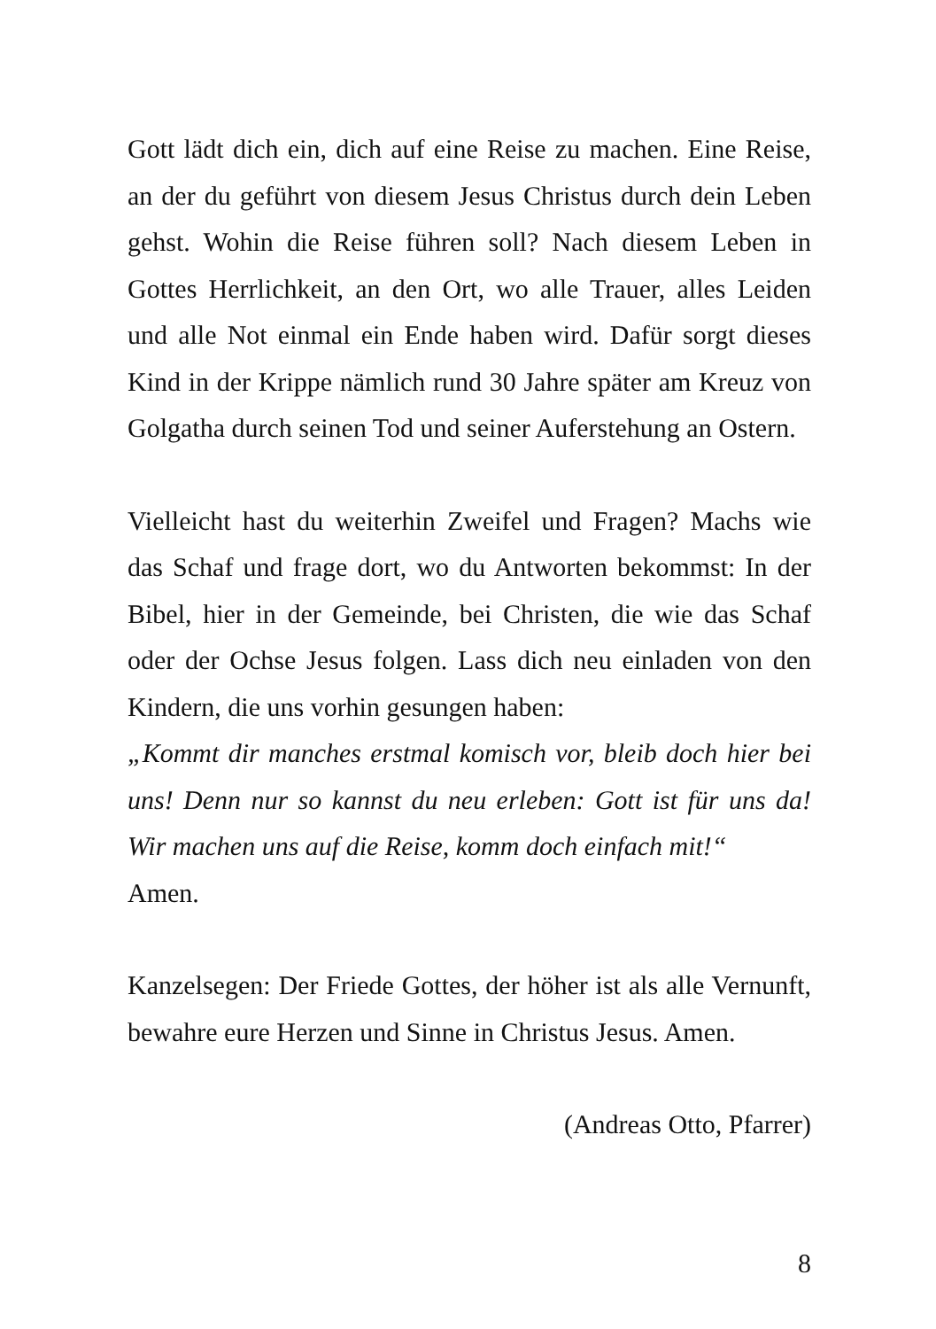Gott lädt dich ein, dich auf eine Reise zu machen. Eine Reise, an der du geführt von diesem Jesus Christus durch dein Leben gehst. Wohin die Reise führen soll? Nach diesem Leben in Gottes Herrlichkeit, an den Ort, wo alle Trauer, alles Leiden und alle Not einmal ein Ende haben wird. Dafür sorgt dieses Kind in der Krippe nämlich rund 30 Jahre später am Kreuz von Golgatha durch seinen Tod und seiner Auferstehung an Ostern.
Vielleicht hast du weiterhin Zweifel und Fragen? Machs wie das Schaf und frage dort, wo du Antworten bekommst: In der Bibel, hier in der Gemeinde, bei Christen, die wie das Schaf oder der Ochse Jesus folgen. Lass dich neu einladen von den Kindern, die uns vorhin gesungen haben:
„Kommt dir manches erstmal komisch vor, bleib doch hier bei uns! Denn nur so kannst du neu erleben: Gott ist für uns da! Wir machen uns auf die Reise, komm doch einfach mit!“
Amen.
Kanzelsegen: Der Friede Gottes, der höher ist als alle Vernunft, bewahre eure Herzen und Sinne in Christus Jesus. Amen.
(Andreas Otto, Pfarrer)
8